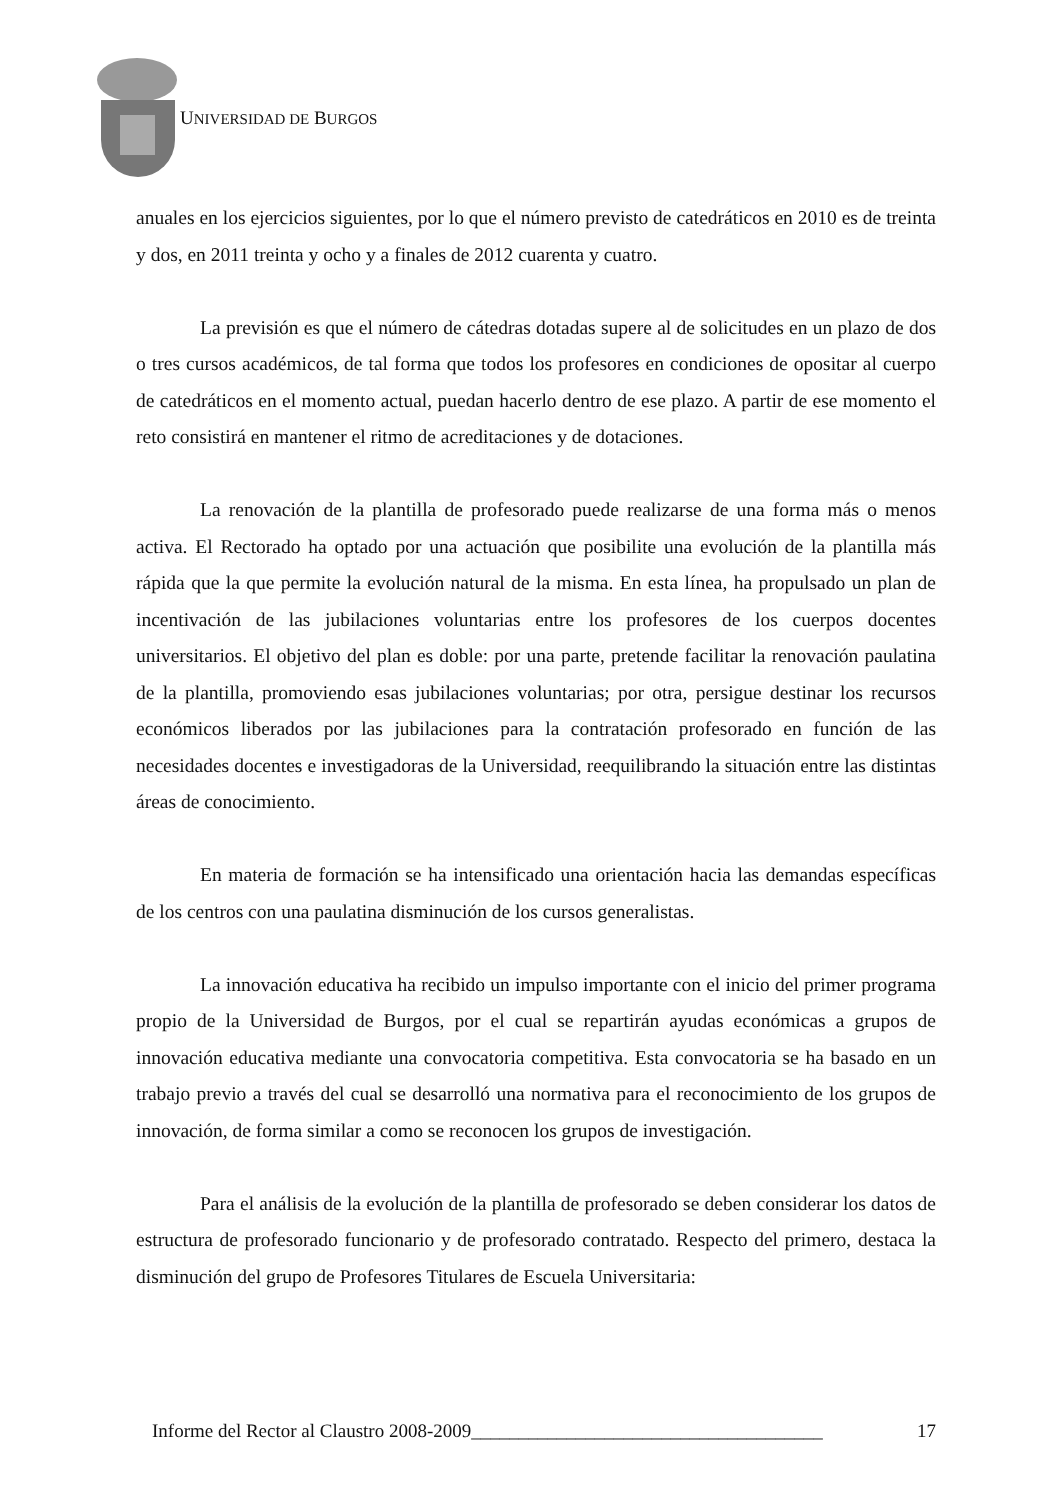UNIVERSIDAD DE BURGOS
anuales en los ejercicios siguientes, por lo que el número previsto de catedráticos en 2010 es de treinta y dos, en 2011 treinta y ocho y a finales de 2012 cuarenta y cuatro.
La previsión es que el número de cátedras dotadas supere al de solicitudes en un plazo de dos o tres cursos académicos, de tal forma que todos los profesores en condiciones de opositar al cuerpo de catedráticos en el momento actual, puedan hacerlo dentro de ese plazo. A partir de ese momento el reto consistirá en mantener el ritmo de acreditaciones y de dotaciones.
La renovación de la plantilla de profesorado puede realizarse de una forma más o menos activa. El Rectorado ha optado por una actuación que posibilite una evolución de la plantilla más rápida que la que permite la evolución natural de la misma. En esta línea, ha propulsado un plan de incentivación de las jubilaciones voluntarias entre los profesores de los cuerpos docentes universitarios. El objetivo del plan es doble: por una parte, pretende facilitar la renovación paulatina de la plantilla, promoviendo esas jubilaciones voluntarias; por otra, persigue destinar los recursos económicos liberados por las jubilaciones para la contratación profesorado en función de las necesidades docentes e investigadoras de la Universidad, reequilibrando la situación entre las distintas áreas de conocimiento.
En materia de formación se ha intensificado una orientación hacia las demandas específicas de los centros con una paulatina disminución de los cursos generalistas.
La innovación educativa ha recibido un impulso importante con el inicio del primer programa propio de la Universidad de Burgos, por el cual se repartirán ayudas económicas a grupos de innovación educativa mediante una convocatoria competitiva. Esta convocatoria se ha basado en un trabajo previo a través del cual se desarrolló una normativa para el reconocimiento de los grupos de innovación, de forma similar a como se reconocen los grupos de investigación.
Para el análisis de la evolución de la plantilla de profesorado se deben considerar los datos de estructura de profesorado funcionario y de profesorado contratado. Respecto del primero, destaca la disminución del grupo de Profesores Titulares de Escuela Universitaria:
Informe del Rector al Claustro 2008-2009_____________________________________ 17